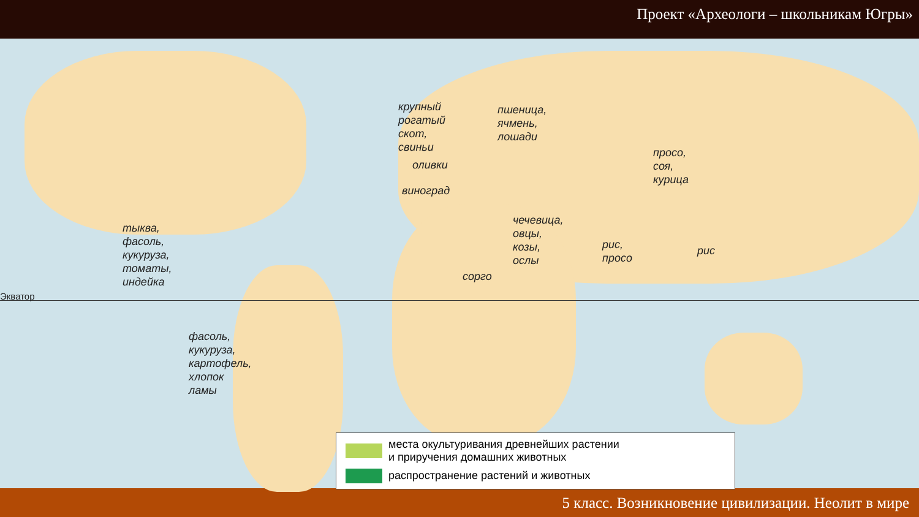Проект «Археологи – школьникам Югры»
Экватор
крупный
рогатый
скот,
свиньи
пшеница,
ячмень,
лошади
оливки
виноград
просо,
соя,
курица
тыква,
фасоль,
кукуруза,
томаты,
индейка
чечевица,
овцы,
козы,
ослы
рис,
просо
рис
сорго
фасоль,
кукуруза,
картофель,
хлопок
ламы
места окультуривания древнейших растении
и приручения домашних животных
распространение растений и животных
5 класс. Возникновение цивилизации. Неолит в мире